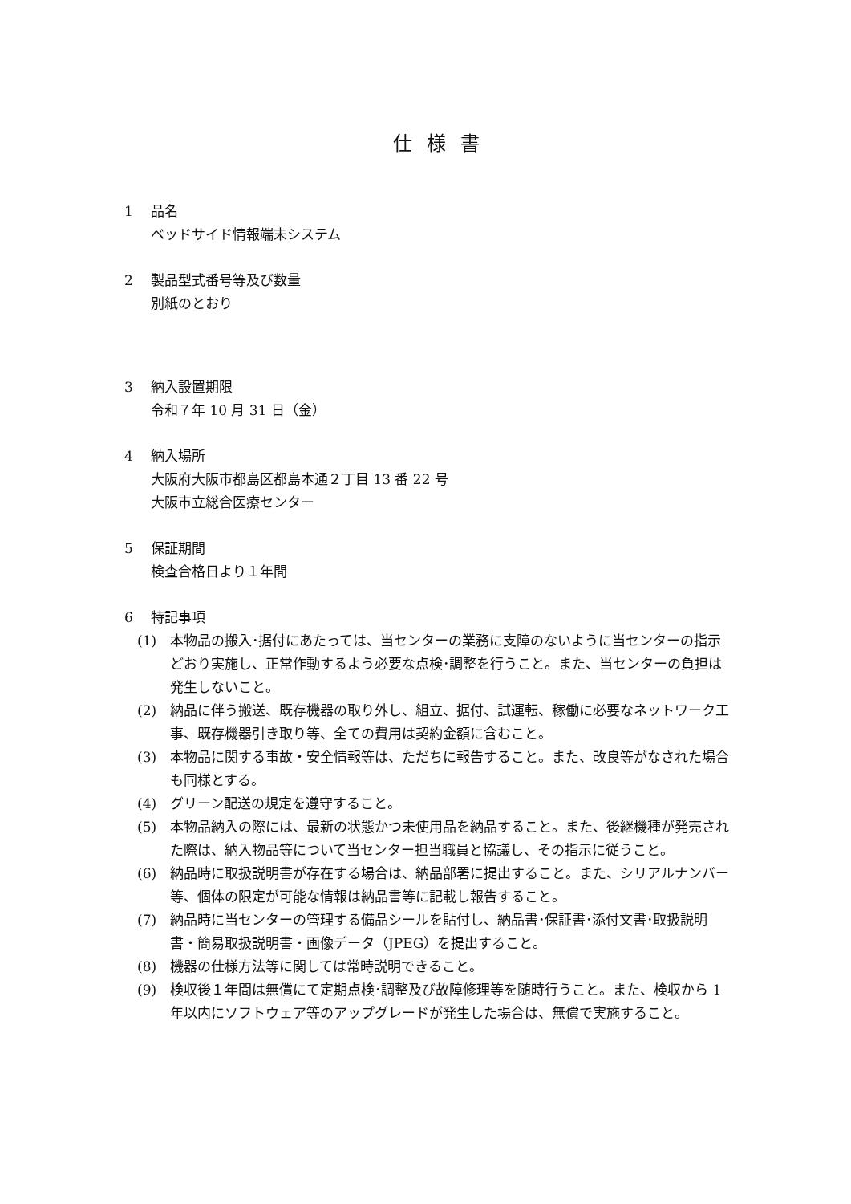仕様書
1 品名
ベッドサイド情報端末システム
2 製品型式番号等及び数量
別紙のとおり
3 納入設置期限
令和７年 10 月 31 日（金）
4 納入場所
大阪府大阪市都島区都島本通２丁目 13 番 22 号
大阪市立総合医療センター
5 保証期間
検査合格日より１年間
6 特記事項
(1) 本物品の搬入･据付にあたっては、当センターの業務に支障のないように当センターの指示どおり実施し、正常作動するよう必要な点検･調整を行うこと。また、当センターの負担は発生しないこと。
(2) 納品に伴う搬送、既存機器の取り外し、組立、据付、試運転、稼働に必要なネットワーク工事、既存機器引き取り等、全ての費用は契約金額に含むこと。
(3) 本物品に関する事故・安全情報等は、ただちに報告すること。また、改良等がなされた場合も同様とする。
(4) グリーン配送の規定を遵守すること。
(5) 本物品納入の際には、最新の状態かつ未使用品を納品すること。また、後継機種が発売された際は、納入物品等について当センター担当職員と協議し、その指示に従うこと。
(6) 納品時に取扱説明書が存在する場合は、納品部署に提出すること。また、シリアルナンバー等、個体の限定が可能な情報は納品書等に記載し報告すること。
(7) 納品時に当センターの管理する備品シールを貼付し、納品書･保証書･添付文書･取扱説明書・簡易取扱説明書・画像データ（JPEG）を提出すること。
(8) 機器の仕様方法等に関しては常時説明できること。
(9) 検収後１年間は無償にて定期点検･調整及び故障修理等を随時行うこと。また、検収から 1 年以内にソフトウェア等のアップグレードが発生した場合は、無償で実施すること。